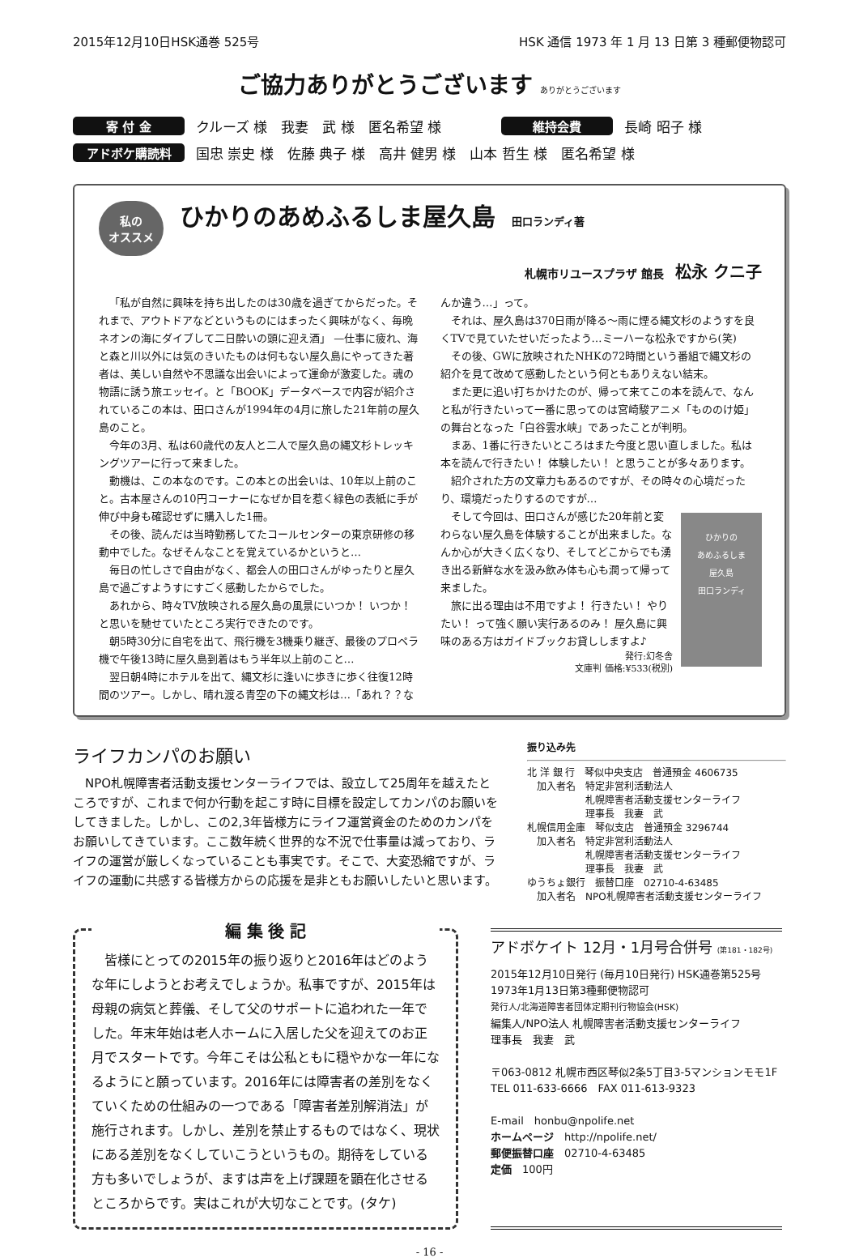2015年12月10日HSK通巻 525号 HSK 通信 1973 年 1 月 13 日第 3 種郵便物認可
ご協力ありがとうございます ありがとうございます
寄 付 金 クルーズ 様　我妻　武 様　匿名希望 様 維持会費 長崎 昭子 様
アドボケ購読料 国忠 崇史 様　佐藤 典子 様　高井 健男 様　山本 哲生 様　匿名希望 様
私の
オススメ ひかりのあめふるしま屋久島 田口ランディ著
札幌市リユースプラザ 館長　松永 クニ子
「私が自然に興味を持ち出したのは30歳を過ぎてからだった。それまで、アウトドアなどというものにはまったく興味がなく、毎晩ネオンの海にダイブして二日酔いの頭に迎え酒」 —仕事に疲れ、海と森と川以外には気のきいたものは何もない屋久島にやってきた著者は、美しい自然や不思議な出会いによって運命が激変した。魂の物語に誘う旅エッセイ。と「BOOK」データベースで内容が紹介されているこの本は、田口さんが1994年の4月に旅した21年前の屋久島のこと。
今年の3月、私は60歳代の友人と二人で屋久島の縄文杉トレッキングツアーに行って来ました。
動機は、この本なのです。この本との出会いは、10年以上前のこと。古本屋さんの10円コーナーになぜか目を惹く緑色の表紙に手が伸び中身も確認せずに購入した1冊。
その後、読んだは当時勤務してたコールセンターの東京研修の移動中でした。なぜそんなことを覚えているかというと…
毎日の忙しさで自由がなく、都会人の田口さんがゆったりと屋久島で過ごすようすにすごく感動したからでした。
あれから、時々TV放映される屋久島の風景にいつか！ いつか！ と思いを馳せていたところ実行できたのです。
朝5時30分に自宅を出て、飛行機を3機乗り継ぎ、最後のプロペラ機で午後13時に屋久島到着はもう半年以上前のこと…
翌日朝4時にホテルを出て、縄文杉に逢いに歩きに歩く往復12時間のツアー。しかし、晴れ渡る青空の下の縄文杉は…「あれ？？なんか違う…」って。
それは、屋久島は370日雨が降る〜雨に煙る縄文杉のようすを良くTVで見ていたせいだったよう…ミーハーな松永ですから(笑)
その後、GWに放映されたNHKの72時間という番組で縄文杉の紹介を見て改めて感動したという何ともありえない結末。
また更に追い打ちかけたのが、帰って来てこの本を読んで、なんと私が行きたいって一番に思ってのは宮崎駿アニメ「もののけ姫」の舞台となった「白谷雲水峡」であったことが判明。
まあ、1番に行きたいところはまた今度と思い直しました。私は本を読んで行きたい！ 体験したい！ と思うことが多々あります。
紹介された方の文章力もあるのですが、その時々の心境だったり、環境だったりするのですが…
ひかりの
あめふるしま
屋久島
田口ランディ
そして今回は、田口さんが感じた20年前と変わらない屋久島を体験することが出来ました。なんか心が大きく広くなり、そしてどこからでも湧き出る新鮮な水を汲み飲み体も心も潤って帰って来ました。
旅に出る理由は不用ですよ！ 行きたい！ やりたい！ って強く願い実行あるのみ！ 屋久島に興味のある方はガイドブックお貸ししますよ♪
発行:幻冬舎
文庫判 価格:¥533(税別)
ライフカンパのお願い
NPO札幌障害者活動支援センターライフでは、設立して25周年を越えたところですが、これまで何か行動を起こす時に目標を設定してカンパのお願いをしてきました。しかし、この2,3年皆様方にライフ運営資金のためのカンパをお願いしてきています。ここ数年続く世界的な不況で仕事量は減っており、ライフの運営が厳しくなっていることも事実です。そこで、大変恐縮ですが、ライフの運動に共感する皆様方からの応援を是非ともお願いしたいと思います。
振り込み先
北 洋 銀 行　琴似中央支店　普通預金 4606735
　加入者名　特定非営利活動法人
　　　　　　札幌障害者活動支援センターライフ
　　　　　　理事長　我妻　武
札幌信用金庫　琴似支店　普通預金 3296744
　加入者名　特定非営利活動法人
　　　　　　札幌障害者活動支援センターライフ
　　　　　　理事長　我妻　武
ゆうちょ銀行　振替口座　02710-4-63485
　加入者名　NPO札幌障害者活動支援センターライフ
編 集 後 記
　皆様にとっての2015年の振り返りと2016年はどのような年にしようとお考えでしょうか。私事ですが、2015年は母親の病気と葬儀、そして父のサポートに追われた一年でした。年末年始は老人ホームに入居した父を迎えてのお正月でスタートです。今年こそは公私ともに穏やかな一年になるようにと願っています。2016年には障害者の差別をなくていくための仕組みの一つである「障害者差別解消法」が施行されます。しかし、差別を禁止するものではなく、現状にある差別をなくしていこうというもの。期待をしている方も多いでしょうが、ますは声を上げ課題を顕在化させるところからです。実はこれが大切なことです。(タケ)
アドボケイト 12月・1月号合併号 (第181・182号)
2015年12月10日発行 (毎月10日発行) HSK通巻第525号
1973年1月13日第3種郵便物認可
発行人/北海道障害者団体定期刊行物協会(HSK)
編集人/NPO法人 札幌障害者活動支援センターライフ
理事長　我妻　武
〒063-0812 札幌市西区琴似2条5丁目3-5マンションモモ1F
TEL 011-633-6666　FAX 011-613-9323
E-mail　honbu@npolife.net
ホームページ　http://npolife.net/
郵便振替口座　02710-4-63485
定価　100円
- 16 -